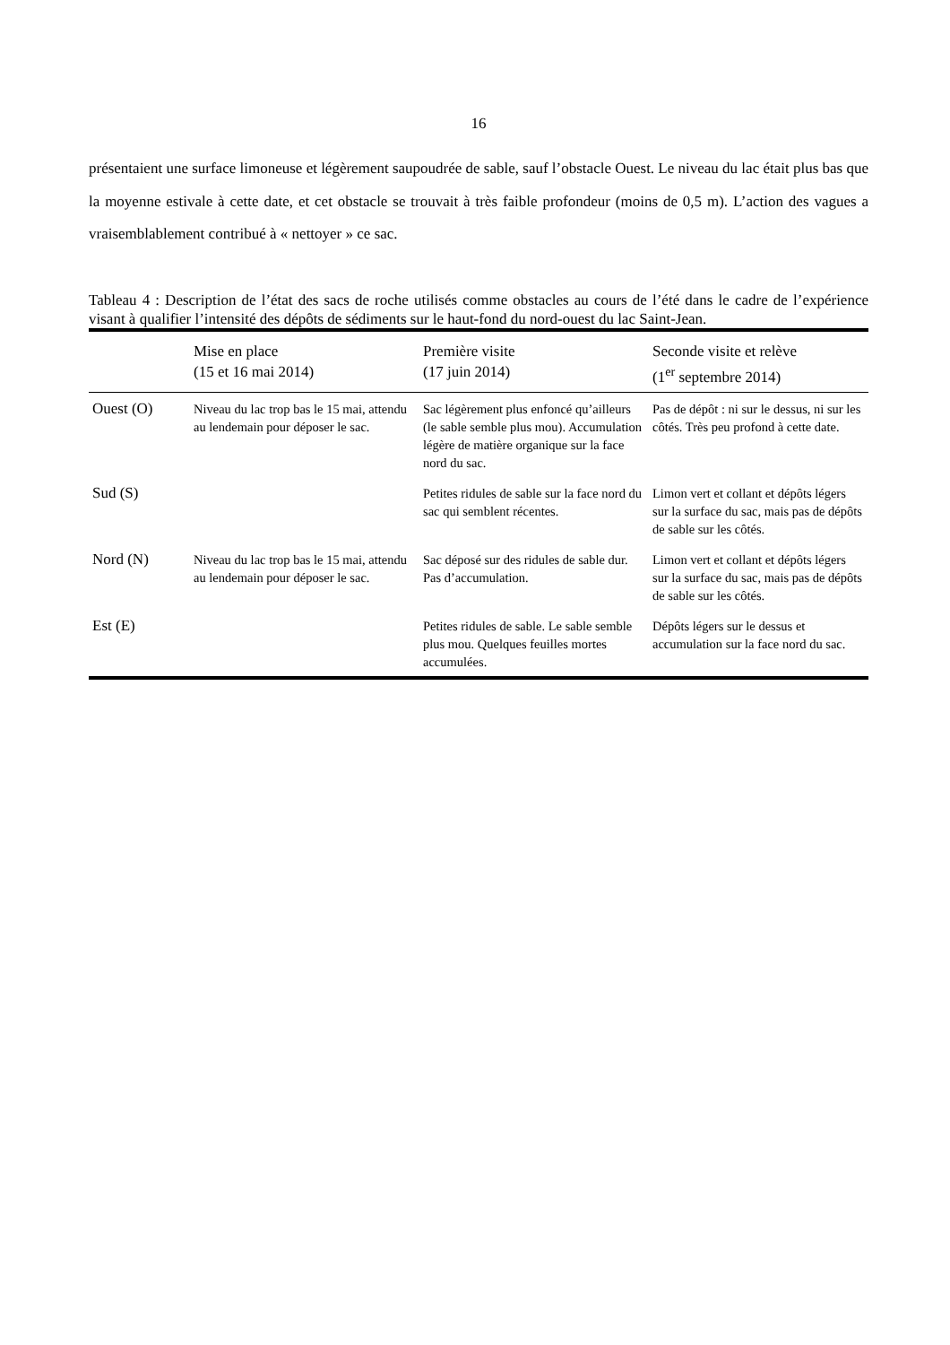16
présentaient une surface limoneuse et légèrement saupoudrée de sable, sauf l’obstacle Ouest. Le niveau du lac était plus bas que la moyenne estivale à cette date, et cet obstacle se trouvait à très faible profondeur (moins de 0,5 m). L’action des vagues a vraisemblablement contribué à « nettoyer » ce sac.
Tableau 4 : Description de l’état des sacs de roche utilisés comme obstacles au cours de l’été dans le cadre de l’expérience visant à qualifier l’intensité des dépôts de sédiments sur le haut-fond du nord-ouest du lac Saint-Jean.
| | Mise en place (15 et 16 mai 2014) | Première visite (17 juin 2014) | Seconde visite et relève (1<sup>er</sup> septembre 2014) |
| --- | --- | --- | --- |
| Ouest (O) | Niveau du lac trop bas le 15 mai, attendu au lendemain pour déposer le sac. | Sac légèrement plus enfoncé qu’ailleurs (le sable semble plus mou). Accumulation légère de matière organique sur la face nord du sac. | Pas de dépôt : ni sur le dessus, ni sur les côtés. Très peu profond à cette date. |
| Sud (S) | | Petites ridules de sable sur la face nord du sac qui semblent récentes. | Limon vert et collant et dépôts légers sur la surface du sac, mais pas de dépôts de sable sur les côtés. |
| Nord (N) | Niveau du lac trop bas le 15 mai, attendu au lendemain pour déposer le sac. | Sac déposé sur des ridules de sable dur. Pas d’accumulation. | Limon vert et collant et dépôts légers sur la surface du sac, mais pas de dépôts de sable sur les côtés. |
| Est (E) | | Petites ridules de sable. Le sable semble plus mou. Quelques feuilles mortes accumulées. | Dépôts légers sur le dessus et accumulation sur la face nord du sac. |